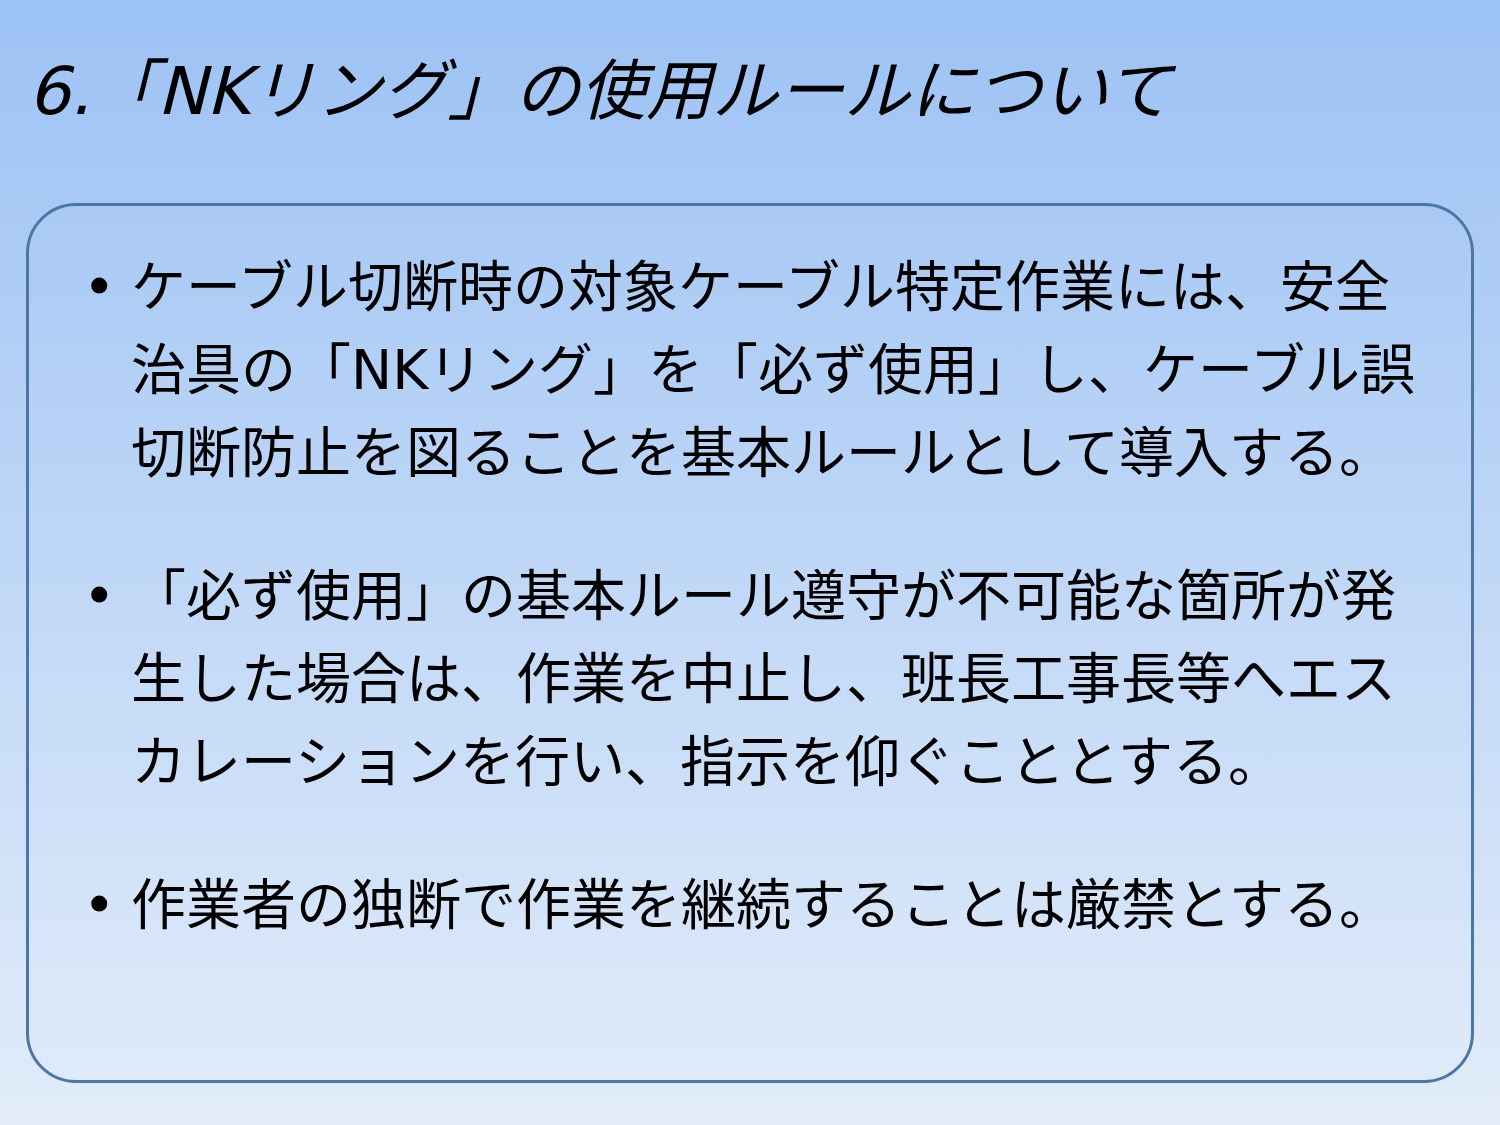6.「NKリング」の使用ルールについて
• ケーブル切断時の対象ケーブル特定作業には、安全治具の「NKリング」を「必ず使用」し、ケーブル誤切断防止を図ることを基本ルールとして導入する。
• 「必ず使用」の基本ルール遵守が不可能な箇所が発生した場合は、作業を中止し、班長工事長等へエスカレーションを行い、指示を仰ぐこととする。
• 作業者の独断で作業を継続することは厳禁とする。